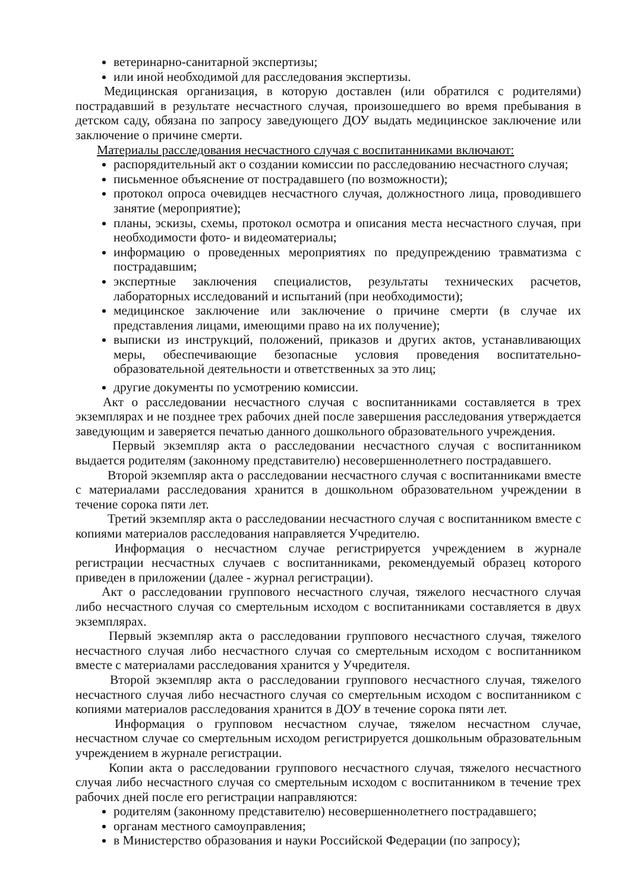ветеринарно-санитарной экспертизы;
или иной необходимой для расследования экспертизы.
Медицинская организация, в которую доставлен (или обратился с родителями) пострадавший в результате несчастного случая, произошедшего во время пребывания в детском саду, обязана по запросу заведующего ДОУ выдать медицинское заключение или заключение о причине смерти.
Материалы расследования несчастного случая с воспитанниками включают:
распорядительный акт о создании комиссии по расследованию несчастного случая;
письменное объяснение от пострадавшего (по возможности);
протокол опроса очевидцев несчастного случая, должностного лица, проводившего занятие (мероприятие);
планы, эскизы, схемы, протокол осмотра и описания места несчастного случая, при необходимости фото- и видеоматериалы;
информацию о проведенных мероприятиях по предупреждению травматизма с пострадавшим;
экспертные заключения специалистов, результаты технических расчетов, лабораторных исследований и испытаний (при необходимости);
медицинское заключение или заключение о причине смерти (в случае их представления лицами, имеющими право на их получение);
выписки из инструкций, положений, приказов и других актов, устанавливающих меры, обеспечивающие безопасные условия проведения воспитательно-образовательной деятельности и ответственных за это лиц;
другие документы по усмотрению комиссии.
Акт о расследовании несчастного случая с воспитанниками составляется в трех экземплярах и не позднее трех рабочих дней после завершения расследования утверждается заведующим и заверяется печатью данного дошкольного образовательного учреждения.
Первый экземпляр акта о расследовании несчастного случая с воспитанником выдается родителям (законному представителю) несовершеннолетнего пострадавшего.
Второй экземпляр акта о расследовании несчастного случая с воспитанниками вместе с материалами расследования хранится в дошкольном образовательном учреждении в течение сорока пяти лет.
Третий экземпляр акта о расследовании несчастного случая с воспитанником вместе с копиями материалов расследования направляется Учредителю.
Информация о несчастном случае регистрируется учреждением в журнале регистрации несчастных случаев с воспитанниками, рекомендуемый образец которого приведен в приложении (далее - журнал регистрации).
Акт о расследовании группового несчастного случая, тяжелого несчастного случая либо несчастного случая со смертельным исходом с воспитанниками составляется в двух экземплярах.
Первый экземпляр акта о расследовании группового несчастного случая, тяжелого несчастного случая либо несчастного случая со смертельным исходом с воспитанником вместе с материалами расследования хранится у Учредителя.
Второй экземпляр акта о расследовании группового несчастного случая, тяжелого несчастного случая либо несчастного случая со смертельным исходом с воспитанником с копиями материалов расследования хранится в ДОУ в течение сорока пяти лет.
Информация о групповом несчастном случае, тяжелом несчастном случае, несчастном случае со смертельным исходом регистрируется дошкольным образовательным учреждением в журнале регистрации.
Копии акта о расследовании группового несчастного случая, тяжелого несчастного случая либо несчастного случая со смертельным исходом с воспитанником в течение трех рабочих дней после его регистрации направляются:
родителям (законному представителю) несовершеннолетнего пострадавшего;
органам местного самоуправления;
в Министерство образования и науки Российской Федерации (по запросу);